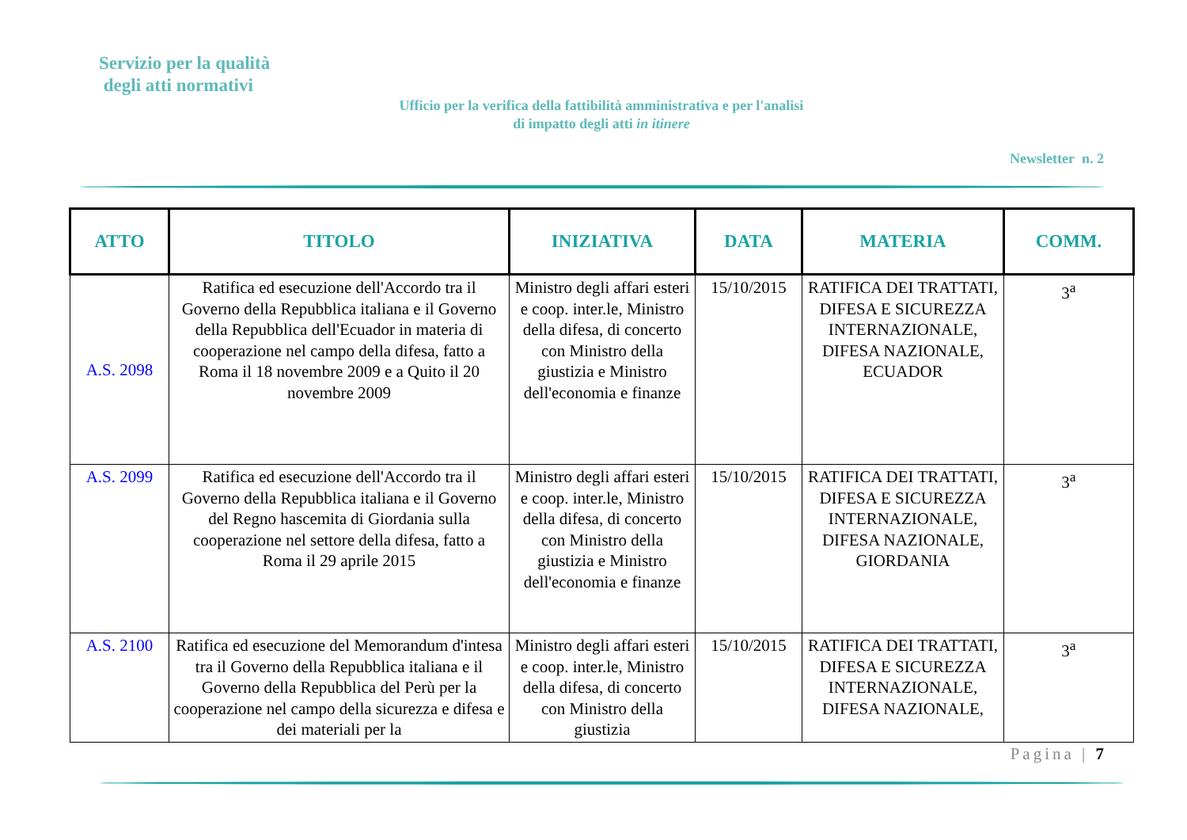Servizio per la qualità
degli atti normativi
Ufficio per la verifica della fattibilità amministrativa e per l'analisi di impatto degli atti in itinere
Newsletter n. 2
| ATTO | TITOLO | INIZIATIVA | DATA | MATERIA | COMM. |
| --- | --- | --- | --- | --- | --- |
| A.S. 2098 | Ratifica ed esecuzione dell'Accordo tra il Governo della Repubblica italiana e il Governo della Repubblica dell'Ecuador in materia di cooperazione nel campo della difesa, fatto a Roma il 18 novembre 2009 e a Quito il 20 novembre 2009 | Ministro degli affari esteri e coop. inter.le, Ministro della difesa, di concerto con Ministro della giustizia e Ministro dell'economia e finanze | 15/10/2015 | RATIFICA DEI TRATTATI, DIFESA E SICUREZZA INTERNAZIONALE, DIFESA NAZIONALE, ECUADOR | 3<sup>a</sup> |
| A.S. 2099 | Ratifica ed esecuzione dell'Accordo tra il Governo della Repubblica italiana e il Governo del Regno hascemita di Giordania sulla cooperazione nel settore della difesa, fatto a Roma il 29 aprile 2015 | Ministro degli affari esteri e coop. inter.le, Ministro della difesa, di concerto con Ministro della giustizia e Ministro dell'economia e finanze | 15/10/2015 | RATIFICA DEI TRATTATI, DIFESA E SICUREZZA INTERNAZIONALE, DIFESA NAZIONALE, GIORDANIA | 3<sup>a</sup> |
| A.S. 2100 | Ratifica ed esecuzione del Memorandum d'intesa tra il Governo della Repubblica italiana e il Governo della Repubblica del Perù per la cooperazione nel campo della sicurezza e difesa e dei materiali per la | Ministro degli affari esteri e coop. inter.le, Ministro della difesa, di concerto con Ministro della giustizia | 15/10/2015 | RATIFICA DEI TRATTATI, DIFESA E SICUREZZA INTERNAZIONALE, DIFESA NAZIONALE, | 3<sup>a</sup> |
Pagina | 7